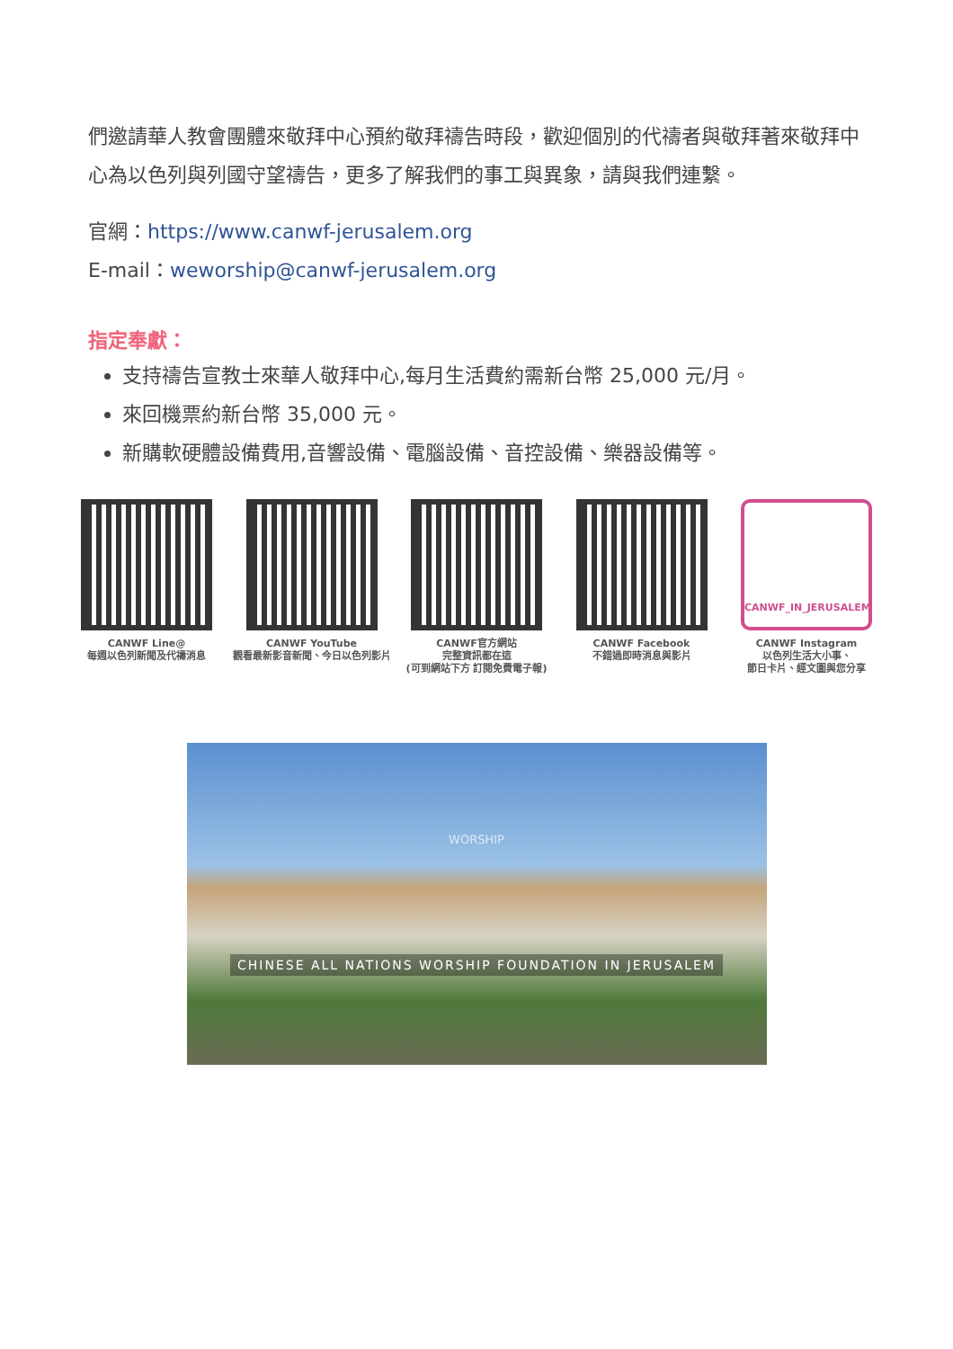們邀請華人教會團體來敬拜中心預約敬拜禱告時段，歡迎個別的代禱者與敬拜著來敬拜中心為以色列與列國守望禱告，更多了解我們的事工與異象，請與我們連繫。
官網：https://www.canwf-jerusalem.org
E-mail：weworship@canwf-jerusalem.org
指定奉獻：
支持禱告宣教士來華人敬拜中心,每月生活費約需新台幣 25,000 元/月。
來回機票約新台幣 35,000 元。
新購軟硬體設備費用,音響設備、電腦設備、音控設備、樂器設備等。
CANWF Line@
每週以色列新聞及代禱消息
CANWF YouTube
觀看最新影音新聞、今日以色列影片
CANWF官方網站
完整資訊都在這
(可到網站下方 訂閱免費電子報)
CANWF Facebook
不錯過即時消息與影片
CANWF_IN_JERUSALEM
CANWF Instagram
以色列生活大小事、
節日卡片、經文圖與您分享
WORSHIP
CHINESE ALL NATIONS WORSHIP FOUNDATION IN JERUSALEM